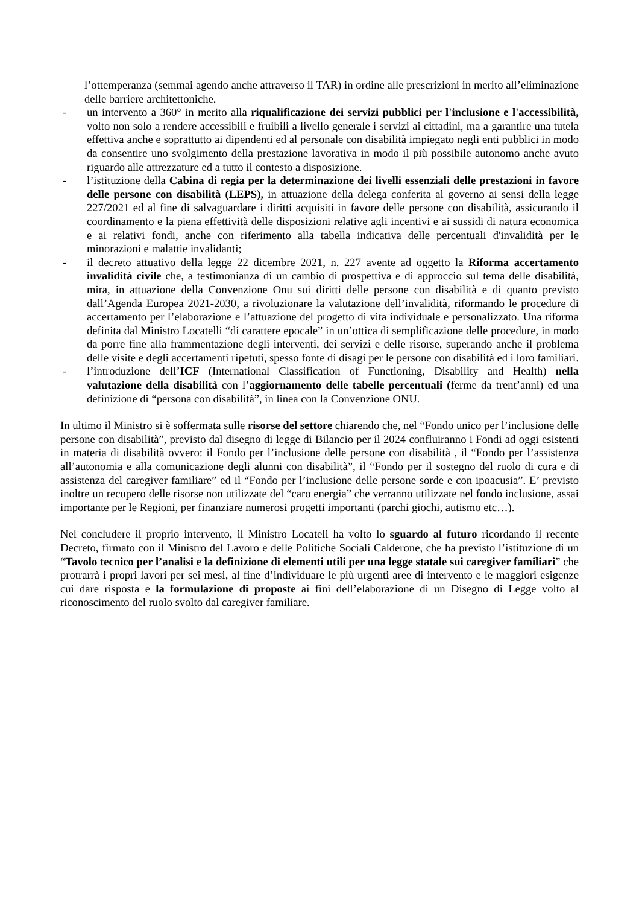l’ottemperanza (semmai agendo anche attraverso il TAR) in ordine alle prescrizioni in merito all’eliminazione delle barriere architettoniche.
- un intervento a 360° in merito alla riqualificazione dei servizi pubblici per l'inclusione e l'accessibilità, volto non solo a rendere accessibili e fruibili a livello generale i servizi ai cittadini, ma a garantire una tutela effettiva anche e soprattutto ai dipendenti ed al personale con disabilità impiegato negli enti pubblici in modo da consentire uno svolgimento della prestazione lavorativa in modo il più possibile autonomo anche avuto riguardo alle attrezzature ed a tutto il contesto a disposizione.
- l’istituzione della Cabina di regia per la determinazione dei livelli essenziali delle prestazioni in favore delle persone con disabilità (LEPS), in attuazione della delega conferita al governo ai sensi della legge 227/2021 ed al fine di salvaguardare i diritti acquisiti in favore delle persone con disabilità, assicurando il coordinamento e la piena effettività delle disposizioni relative agli incentivi e ai sussidi di natura economica e ai relativi fondi, anche con riferimento alla tabella indicativa delle percentuali d'invalidità per le minorazioni e malattie invalidanti;
- il decreto attuativo della legge 22 dicembre 2021, n. 227 avente ad oggetto la Riforma accertamento invalidità civile che, a testimonianza di un cambio di prospettiva e di approccio sul tema delle disabilità, mira, in attuazione della Convenzione Onu sui diritti delle persone con disabilità e di quanto previsto dall’Agenda Europea 2021-2030, a rivoluzionare la valutazione dell’invalidità, riformando le procedure di accertamento per l’elaborazione e l’attuazione del progetto di vita individuale e personalizzato. Una riforma definita dal Ministro Locatelli “di carattere epocale” in un’ottica di semplificazione delle procedure, in modo da porre fine alla frammentazione degli interventi, dei servizi e delle risorse, superando anche il problema delle visite e degli accertamenti ripetuti, spesso fonte di disagi per le persone con disabilità ed i loro familiari.
- l’introduzione dell’ICF (International Classification of Functioning, Disability and Health) nella valutazione della disabilità con l’aggiornamento delle tabelle percentuali (ferme da trent’anni) ed una definizione di “persona con disabilità”, in linea con la Convenzione ONU.
In ultimo il Ministro si è soffermata sulle risorse del settore chiarendo che, nel “Fondo unico per l’inclusione delle persone con disabilità”, previsto dal disegno di legge di Bilancio per il 2024 confluiranno i Fondi ad oggi esistenti in materia di disabilità ovvero: il Fondo per l’inclusione delle persone con disabilità , il “Fondo per l’assistenza all’autonomia e alla comunicazione degli alunni con disabilità”, il “Fondo per il sostegno del ruolo di cura e di assistenza del caregiver familiare” ed il “Fondo per l’inclusione delle persone sorde e con ipoacusia”. E’ previsto inoltre un recupero delle risorse non utilizzate del “caro energia” che verranno utilizzate nel fondo inclusione, assai importante per le Regioni, per finanziare numerosi progetti importanti (parchi giochi, autismo etc…).
Nel concludere il proprio intervento, il Ministro Locateli ha volto lo sguardo al futuro ricordando il recente Decreto, firmato con il Ministro del Lavoro e delle Politiche Sociali Calderone, che ha previsto l’istituzione di un “Tavolo tecnico per l’analisi e la definizione di elementi utili per una legge statale sui caregiver familiari” che protrarrà i propri lavori per sei mesi, al fine d’individuare le più urgenti aree di intervento e le maggiori esigenze cui dare risposta e la formulazione di proposte ai fini dell’elaborazione di un Disegno di Legge volto al riconoscimento del ruolo svolto dal caregiver familiare.